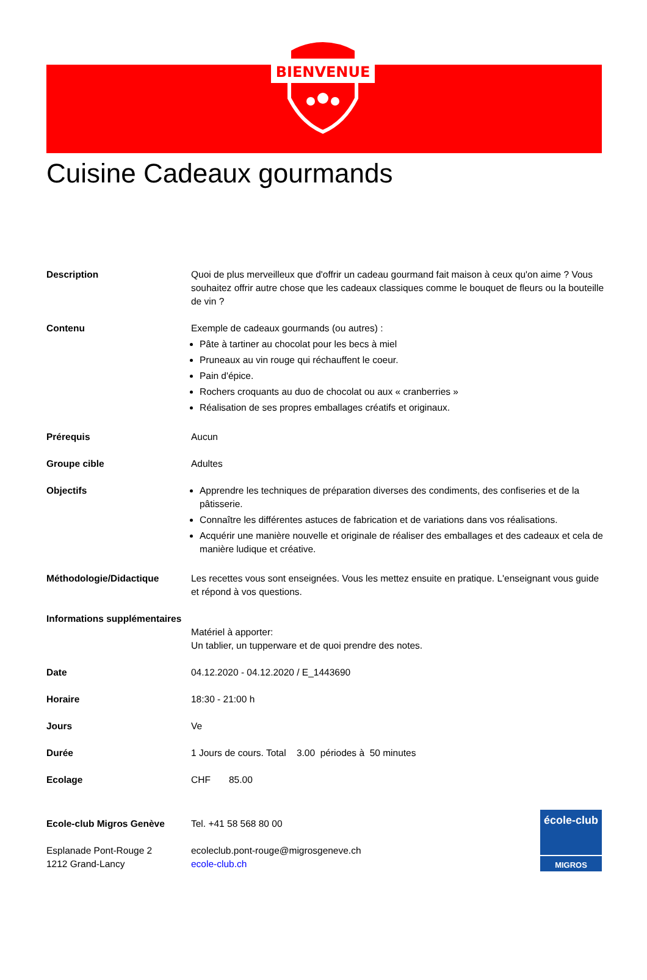BIENVENUE
Cuisine Cadeaux gourmands
Description Quoi de plus merveilleux que d'offrir un cadeau gourmand fait maison à ceux qu'on aime ? Vous souhaitez offrir autre chose que les cadeaux classiques comme le bouquet de fleurs ou la bouteille de vin ?
Contenu Exemple de cadeaux gourmands (ou autres) :
Pâte à tartiner au chocolat pour les becs à miel
Pruneaux au vin rouge qui réchauffent le coeur.
Pain d'épice.
Rochers croquants au duo de chocolat ou aux « cranberries »
Réalisation de ses propres emballages créatifs et originaux.
Prérequis Aucun
Groupe cible Adultes
Objectifs Apprendre les techniques de préparation diverses des condiments, des confiseries et de la pâtisserie.
Connaître les différentes astuces de fabrication et de variations dans vos réalisations.
Acquérir une manière nouvelle et originale de réaliser des emballages et des cadeaux et cela de manière ludique et créative.
Méthodologie/Didactique Les recettes vous sont enseignées. Vous les mettez ensuite en pratique. L'enseignant vous guide et répond à vos questions.
Informations supplémentaires
Matériel à apporter:
Un tablier, un tupperware et de quoi prendre des notes.
Date 04.12.2020 - 04.12.2020 / E_1443690
Horaire 18:30 - 21:00 h
Jours Ve
Durée 1 Jours de cours. Total 3.00 périodes à 50 minutes
Ecolage CHF 85.00
Ecole-club Migros Genève Tel. +41 58 568 80 00
Esplanade Pont-Rouge 2
1212 Grand-Lancy
ecoleclub.pont-rouge@migrosgeneve.ch
ecole-club.ch
école-club
MIGROS